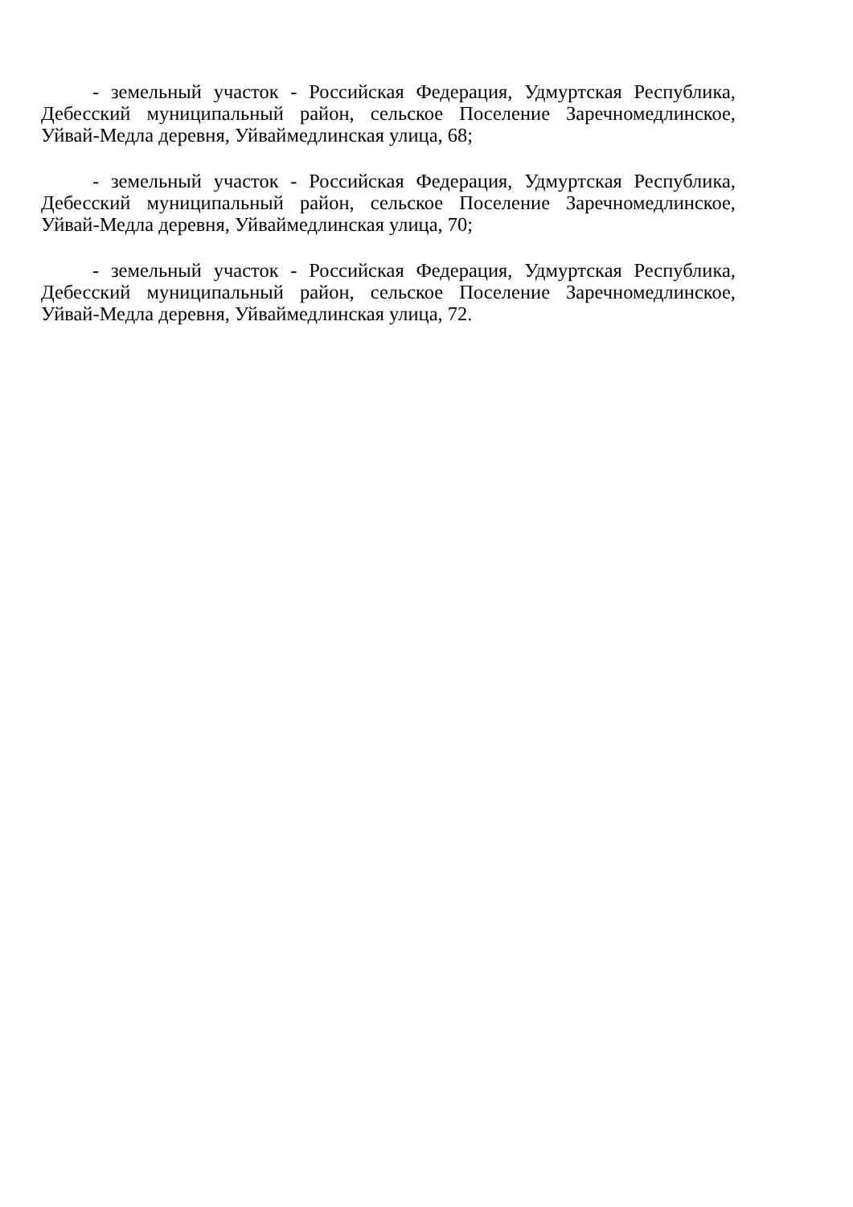- земельный участок - Российская Федерация, Удмуртская Республика, Дебесский муниципальный район, сельское Поселение Заречномедлинское, Уйвай-Медла деревня, Уйваймедлинская улица, 68;
- земельный участок - Российская Федерация, Удмуртская Республика, Дебесский муниципальный район, сельское Поселение Заречномедлинское, Уйвай-Медла деревня, Уйваймедлинская улица, 70;
- земельный участок - Российская Федерация, Удмуртская Республика, Дебесский муниципальный район, сельское Поселение Заречномедлинское, Уйвай-Медла деревня, Уйваймедлинская улица, 72.